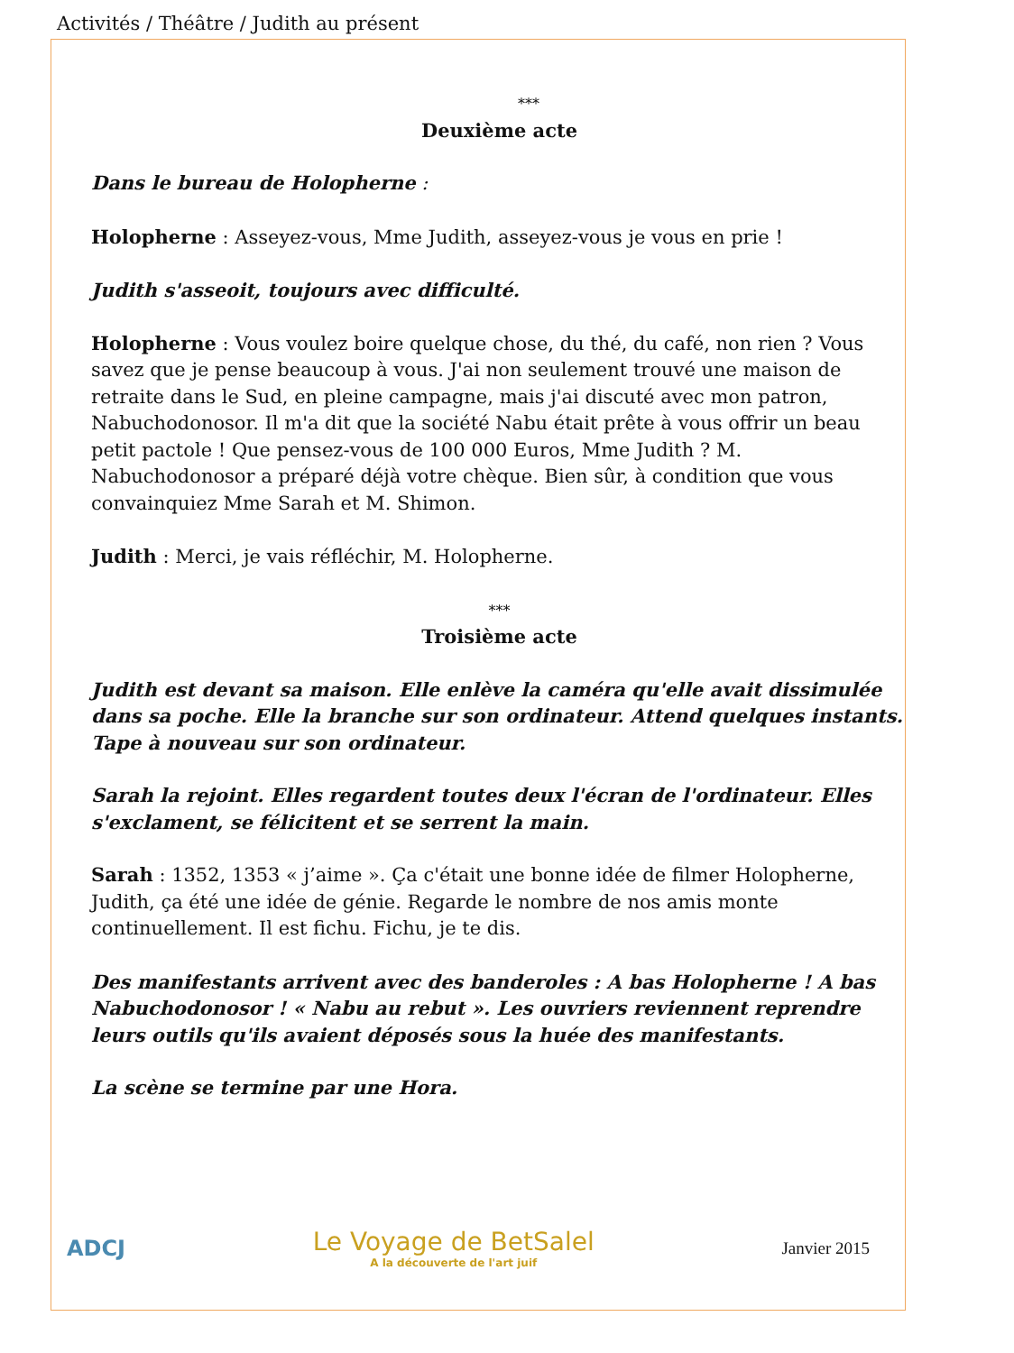Activités / Théâtre / Judith au présent
***
Deuxième acte
Dans le bureau de Holopherne :
Holopherne : Asseyez-vous, Mme Judith, asseyez-vous je vous en prie !
Judith s'asseoit, toujours avec difficulté.
Holopherne : Vous voulez boire quelque chose, du thé, du café, non rien ? Vous savez que je pense beaucoup à vous. J'ai non seulement trouvé une maison de retraite dans le Sud, en pleine campagne, mais j'ai discuté avec mon patron, Nabuchodonosor. Il m'a dit que la société Nabu était prête à vous offrir un beau petit pactole ! Que pensez-vous de 100 000 Euros, Mme Judith ? M. Nabuchodonosor a préparé déjà votre chèque. Bien sûr, à condition que vous convainquiez Mme Sarah et M. Shimon.
Judith : Merci, je vais réfléchir, M. Holopherne.
***
Troisième acte
Judith est devant sa maison. Elle enlève la caméra qu'elle avait dissimulée dans sa poche. Elle la branche sur son ordinateur. Attend quelques instants. Tape à nouveau sur son ordinateur.
Sarah la rejoint. Elles regardent toutes deux l'écran de l'ordinateur. Elles s'exclament, se félicitent et se serrent la main.
Sarah : 1352, 1353 « j’aime ». Ça c'était une bonne idée de filmer Holopherne, Judith, ça été une idée de génie. Regarde le nombre de nos amis monte continuellement. Il est fichu. Fichu, je te dis.
Des manifestants arrivent avec des banderoles : A bas Holopherne ! A bas Nabuchodonosor ! « Nabu au rebut ». Les ouvriers reviennent reprendre leurs outils qu'ils avaient déposés sous la huée des manifestants.
La scène se termine par une Hora.
ADCJ
Le Voyage de BetSalel
A la découverte de l'art juif
Janvier 2015